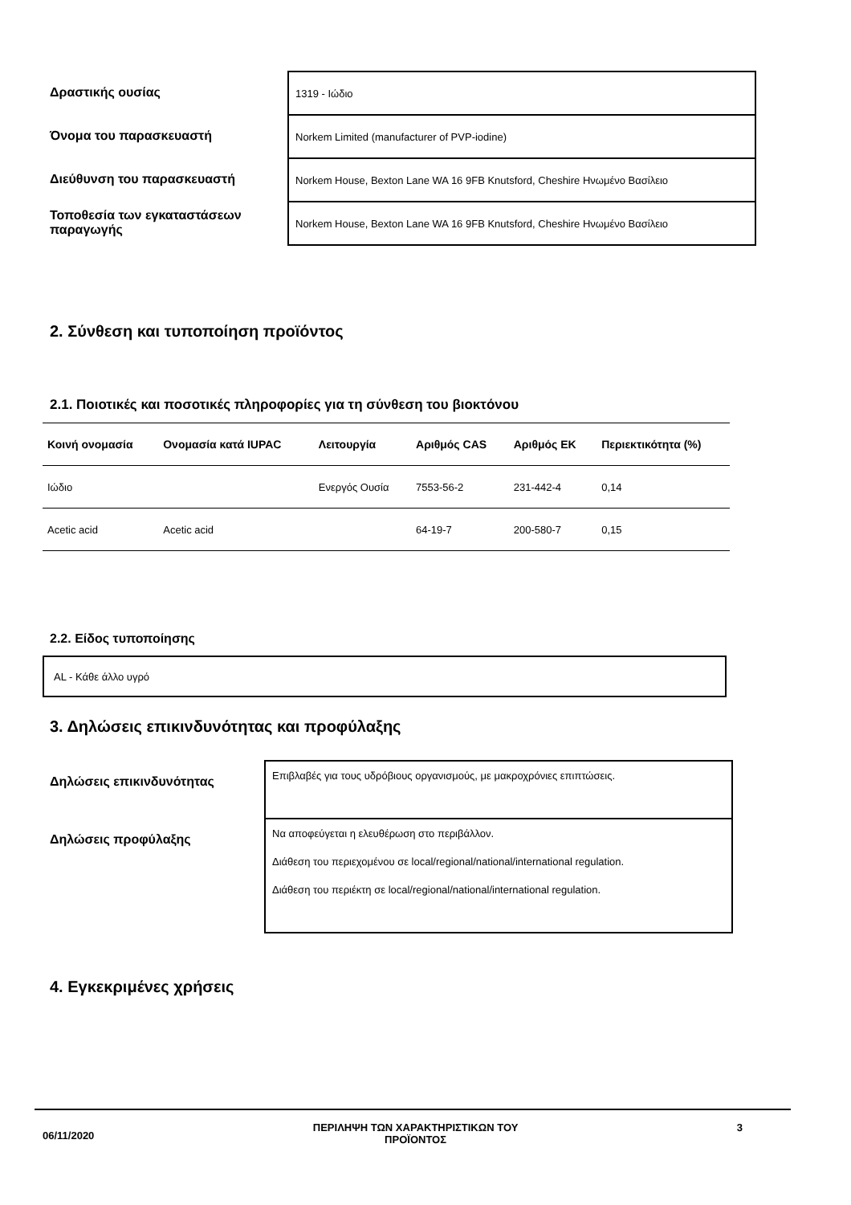Δραστικής ουσίας
Όνομα του παρασκευαστή
Διεύθυνση του παρασκευαστή
Τοποθεσία των εγκαταστάσεων παραγωγής
1319 - Ιώδιο
Norkem Limited (manufacturer of PVP-iodine)
Norkem House, Bexton Lane WA 16 9FB Knutsford, Cheshire Ηνωμένο Βασίλειο
Norkem House, Bexton Lane WA 16 9FB Knutsford, Cheshire Ηνωμένο Βασίλειο
2. Σύνθεση και τυποποίηση προϊόντος
2.1. Ποιοτικές και ποσοτικές πληροφορίες για τη σύνθεση του βιοκτόνου
| Κοινή ονομασία | Ονομασία κατά IUPAC | Λειτουργία | Αριθμός CAS | Αριθμός ΕΚ | Περιεκτικότητα (%) |
| --- | --- | --- | --- | --- | --- |
| Ιώδιο | | Ενεργός Ουσία | 7553-56-2 | 231-442-4 | 0,14 |
| Acetic acid | Acetic acid | | 64-19-7 | 200-580-7 | 0,15 |
2.2. Είδος τυποποίησης
AL - Κάθε άλλο υγρό
3. Δηλώσεις επικινδυνότητας και προφύλαξης
Δηλώσεις επικινδυνότητας
Δηλώσεις προφύλαξης
Επιβλαβές για τους υδρόβιους οργανισμούς, με μακροχρόνιες επιπτώσεις.
Να αποφεύγεται η ελευθέρωση στο περιβάλλον.
Διάθεση του περιεχομένου σε local/regional/national/international regulation.
Διάθεση του περιέκτη σε local/regional/national/international regulation.
4. Εγκεκριμένες χρήσεις
06/11/2020 ΠΕΡΙΛΗΨΗ ΤΩΝ ΧΑΡΑΚΤΗΡΙΣΤΙΚΩΝ ΤΟΥ
ΠΡΟΪΟΝΤΟΣ 3